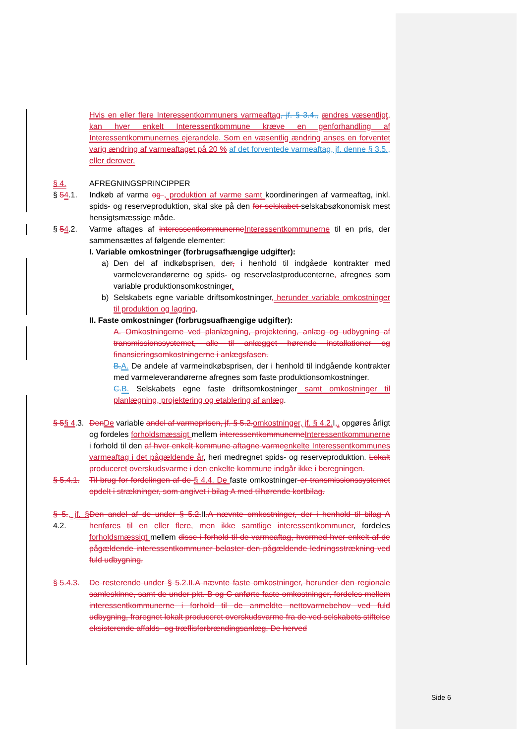Hvis en eller flere Interessentkommuners varmeaftag, jf. § 3.4., ændres væsentligt, kan hver enkelt Interessentkommune kræve en genforhandling af Interessentkommunernes ejerandele. Som en væsentlig ændring anses en forventet varig ændring af varmeaftaget på 20 % af det forventede varmeaftag, jf. denne § 3.5., eller derover.
§ 4. AFREGNINGSPRINCIPPER
§ 54.1. Indkøb af varme og , produktion af varme samt koordineringen af varmeaftag, inkl. spids- og reserveproduktion, skal ske på den for selskabet selskabsøkonomisk mest hensigtsmæssige måde.
§ 54.2. Varme aftages af interessentkommunerneInteressentkommunerne til en pris, der sammensættes af følgende elementer:
I. Variable omkostninger (forbrugsafhængige udgifter):
a) Den del af indkøbsprisen, der, i henhold til indgåede kontrakter med varmeleverandørerne og spids- og reservelastproducenterne, afregnes som variable produktionsomkostninger.
b) Selskabets egne variable driftsomkostninger, herunder variable omkostninger til produktion og lagring.
II. Faste omkostninger (forbrugsuafhængige udgifter):
A. Omkostningerne ved planlægning, projektering, anlæg og udbygning af transmissionssystemet, alle til anlægget hørende installationer og finansieringsomkostningerne i anlægsfasen.
B.A. De andele af varmeindkøbsprisen, der i henhold til indgående kontrakter med varmeleverandørerne afregnes som faste produktionsomkostninger.
C.B. Selskabets egne faste driftsomkostninger samt omkostninger til planlægning, projektering og etablering af anlæg.
§ 5§ 4.3.
DenDe variable andel af varmeprisen, jf. § 5.2.omkostninger, jf. § 4.2. I,. opgøres årligt og fordeles forholdsmæssigt mellem interessentkommunerneInteressentkommunerne i forhold til den af hver enkelt kommune aftagne varmeenkelte Interessentkommunes varmeaftag i det pågældende år, heri medregnet spids- og reserveproduktion. Lokalt produceret overskudsvarme i den enkelte kommune indgår ikke i beregningen.
§ 5.4.1.
Til brug for fordelingen af de § 4.4. De faste omkostninger er transmissionssystemet opdelt i strækninger, som angivet i bilag A med tilhørende kortbilag.
§ 5., jf. § 4.2.
Den andel af de under § 5.2.II.A nævnte omkostninger, der i henhold til bilag A henføres til en eller flere, men ikke samtlige interessentkommuner, fordeles forholdsmæssigt mellem disse i forhold til de varmeaftag, hvormed hver enkelt af de pågældende interessentkommuner belaster den pågældende ledningsstrækning ved fuld udbygning.
§ 5.4.3.
De resterende under § 5.2.II.A nævnte faste omkostninger, herunder den regionale samleskinne, samt de under pkt. B og C anførte faste omkostninger, fordeles mellem interessentkommunerne i forhold til de anmeldte nettovarmebehov ved fuld udbygning, fraregnet lokalt produceret overskudsvarme fra de ved selskabets stiftelse eksisterende affalds- og træflisforbrændingsanlæg. De herved
Side 6